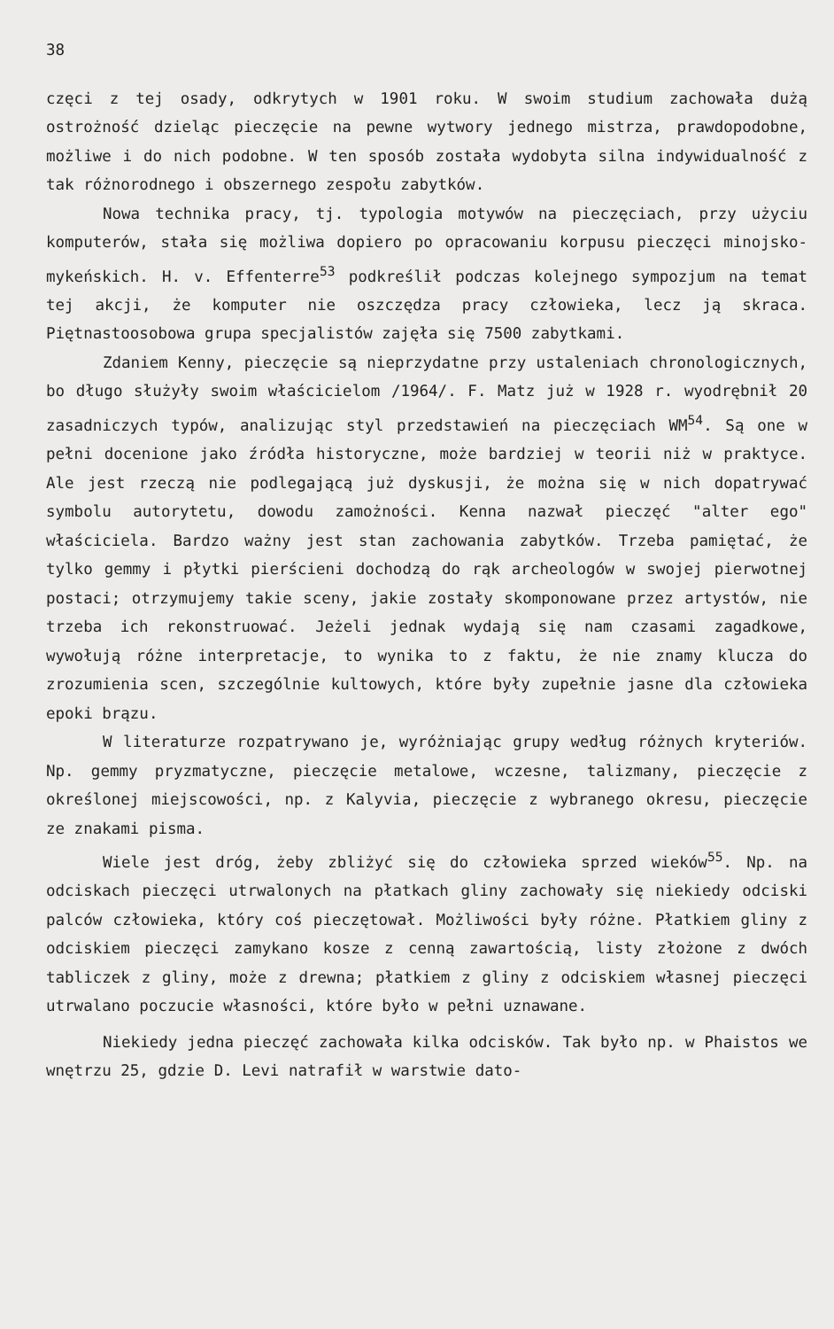38
częci z tej osady, odkrytych w 1901 roku. W swoim studium zachowała dużą ostrożność dzieląc pieczęcie na pewne wytwory jednego mistrza, prawdopodobne, możliwe i do nich podobne. W ten sposób została wydobyta silna indywidualność z tak różnorodnego i obszernego zespołu zabytków.
Nowa technika pracy, tj. typologia motywów na pieczęciach, przy użyciu komputerów, stała się możliwa dopiero po opracowaniu korpusu pieczęci minojsko-mykeńskich. H. v. Effenterre<sup>53</sup> podkreślił podczas kolejnego sympozjum na temat tej akcji, że komputer nie oszczędza pracy człowieka, lecz ją skraca. Piętnastoosobowa grupa specjalistów zajęła się 7500 zabytkami.
Zdaniem Kenny, pieczęcie są nieprzydatne przy ustaleniach chronologicznych, bo długo służyły swoim właścicielom /1964/. F. Matz już w 1928 r. wyodrębnił 20 zasadniczych typów, analizując styl przedstawień na pieczęciach WM<sup>54</sup>. Są one w pełni docenione jako źródła historyczne, może bardziej w teorii niż w praktyce. Ale jest rzeczą nie podlegającą już dyskusji, że można się w nich dopatrywać symbolu autorytetu, dowodu zamożności. Kenna nazwał pieczęć "alter ego" właściciela. Bardzo ważny jest stan zachowania zabytków. Trzeba pamiętać, że tylko gemmy i płytki pierścieni dochodzą do rąk archeologów w swojej pierwotnej postaci; otrzymujemy takie sceny, jakie zostały skomponowane przez artystów, nie trzeba ich rekonstruować. Jeżeli jednak wydają się nam czasami zagadkowe, wywołują różne interpretacje, to wynika to z faktu, że nie znamy klucza do zrozumienia scen, szczególnie kultowych, które były zupełnie jasne dla człowieka epoki brązu.
W literaturze rozpatrywano je, wyróżniając grupy według różnych kryteriów. Np. gemmy pryzmatyczne, pieczęcie metalowe, wczesne, talizmany, pieczęcie z określonej miejscowości, np. z Kalyvia, pieczęcie z wybranego okresu, pieczęcie ze znakami pisma.
Wiele jest dróg, żeby zbliżyć się do człowieka sprzed wieków<sup>55</sup>. Np. na odciskach pieczęci utrwalonych na płatkach gliny zachowały się niekiedy odciski palców człowieka, który coś pieczętował. Możliwości były różne. Płatkiem gliny z odciskiem pieczęci zamykano kosze z cenną zawartością, listy złożone z dwóch tabliczek z gliny, może z drewna; płatkiem z gliny z odciskiem własnej pieczęci utrwalano poczucie własności, które było w pełni uznawane.
Niekiedy jedna pieczęć zachowała kilka odcisków. Tak było np. w Phaistos we wnętrzu 25, gdzie D. Levi natrafił w warstwie dato-